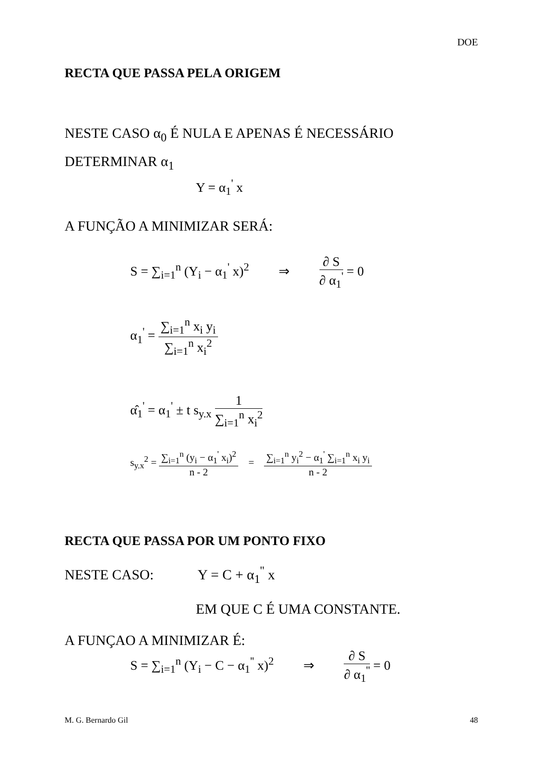DOE
RECTA QUE PASSA PELA ORIGEM
NESTE CASO α<sub>0</sub> É NULA E APENAS É NECESSÁRIO DETERMINAR α<sub>1</sub>
Y = α<sub>1</sub><sup>'</sup> x
A FUNÇÃO A MINIMIZAR SERÁ:
S = ∑<sub>i=1</sub><sup>n</sup> (Y<sub>i</sub> − α<sub>1</sub><sup>'</sup> x)<sup>2</sup> ⇒ ∂ S ∂ α<sub>1</sub><sup>'</sup> = 0
α<sub>1</sub><sup>'</sup> = ∑<sub>i=1</sub><sup>n</sup> x<sub>i</sub> y<sub>i</sub> ∑<sub>i=1</sub><sup>n</sup> x<sub>i</sub><sup>2</sup>
α̂<sub>1</sub><sup>'</sup> = α<sub>1</sub><sup>'</sup> ± t s<sub>y.x</sub> 1 ∑<sub>i=1</sub><sup>n</sup> x<sub>i</sub><sup>2</sup>
s<sub>y.x</sub><sup>2</sup> = ∑<sub>i=1</sub><sup>n</sup> (y<sub>i</sub> − α<sub>1</sub><sup>'</sup> x<sub>i</sub>)<sup>2</sup> n - 2 = ∑<sub>i=1</sub><sup>n</sup> y<sub>i</sub><sup>2</sup> − α<sub>1</sub><sup>'</sup> ∑<sub>i=1</sub><sup>n</sup> x<sub>i</sub> y<sub>i</sub> n - 2
RECTA QUE PASSA POR UM PONTO FIXO
NESTE CASO: Y = C + α<sub>1</sub><sup>''</sup> x
EM QUE C É UMA CONSTANTE.
A FUNÇAO A MINIMIZAR É:
S = ∑<sub>i=1</sub><sup>n</sup> (Y<sub>i</sub> − C − α<sub>1</sub><sup>''</sup> x)<sup>2</sup> ⇒ ∂ S ∂ α<sub>1</sub><sup>''</sup> = 0
M. G. Bernardo Gil 48